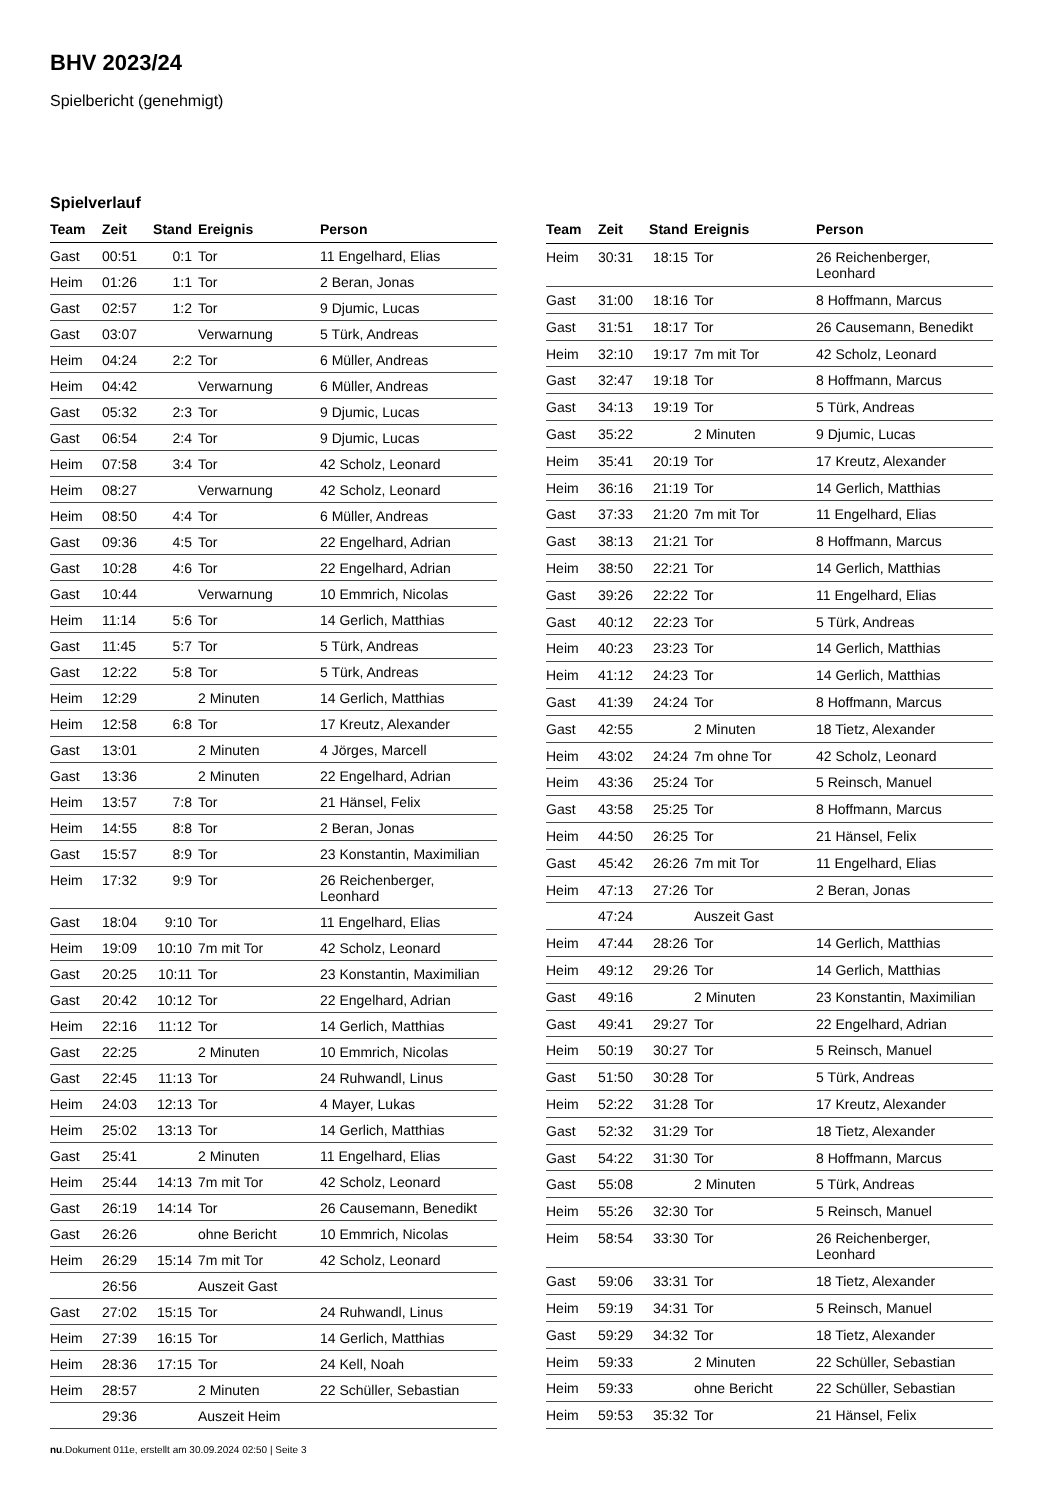BHV 2023/24
Spielbericht (genehmigt)
Spielverlauf
| Team | Zeit | Stand | Ereignis | Person |
| --- | --- | --- | --- | --- |
| Gast | 00:51 | 0:1 | Tor | 11 Engelhard, Elias |
| Heim | 01:26 | 1:1 | Tor | 2 Beran, Jonas |
| Gast | 02:57 | 1:2 | Tor | 9 Djumic, Lucas |
| Gast | 03:07 | | Verwarnung | 5 Türk, Andreas |
| Heim | 04:24 | 2:2 | Tor | 6 Müller, Andreas |
| Heim | 04:42 | | Verwarnung | 6 Müller, Andreas |
| Gast | 05:32 | 2:3 | Tor | 9 Djumic, Lucas |
| Gast | 06:54 | 2:4 | Tor | 9 Djumic, Lucas |
| Heim | 07:58 | 3:4 | Tor | 42 Scholz, Leonard |
| Heim | 08:27 | | Verwarnung | 42 Scholz, Leonard |
| Heim | 08:50 | 4:4 | Tor | 6 Müller, Andreas |
| Gast | 09:36 | 4:5 | Tor | 22 Engelhard, Adrian |
| Gast | 10:28 | 4:6 | Tor | 22 Engelhard, Adrian |
| Gast | 10:44 | | Verwarnung | 10 Emmrich, Nicolas |
| Heim | 11:14 | 5:6 | Tor | 14 Gerlich, Matthias |
| Gast | 11:45 | 5:7 | Tor | 5 Türk, Andreas |
| Gast | 12:22 | 5:8 | Tor | 5 Türk, Andreas |
| Heim | 12:29 | | 2 Minuten | 14 Gerlich, Matthias |
| Heim | 12:58 | 6:8 | Tor | 17 Kreutz, Alexander |
| Gast | 13:01 | | 2 Minuten | 4 Jörges, Marcell |
| Gast | 13:36 | | 2 Minuten | 22 Engelhard, Adrian |
| Heim | 13:57 | 7:8 | Tor | 21 Hänsel, Felix |
| Heim | 14:55 | 8:8 | Tor | 2 Beran, Jonas |
| Gast | 15:57 | 8:9 | Tor | 23 Konstantin, Maximilian |
| Heim | 17:32 | 9:9 | Tor | 26 Reichenberger, Leonhard |
| Gast | 18:04 | 9:10 | Tor | 11 Engelhard, Elias |
| Heim | 19:09 | 10:10 | 7m mit Tor | 42 Scholz, Leonard |
| Gast | 20:25 | 10:11 | Tor | 23 Konstantin, Maximilian |
| Gast | 20:42 | 10:12 | Tor | 22 Engelhard, Adrian |
| Heim | 22:16 | 11:12 | Tor | 14 Gerlich, Matthias |
| Gast | 22:25 | | 2 Minuten | 10 Emmrich, Nicolas |
| Gast | 22:45 | 11:13 | Tor | 24 Ruhwandl, Linus |
| Heim | 24:03 | 12:13 | Tor | 4 Mayer, Lukas |
| Heim | 25:02 | 13:13 | Tor | 14 Gerlich, Matthias |
| Gast | 25:41 | | 2 Minuten | 11 Engelhard, Elias |
| Heim | 25:44 | 14:13 | 7m mit Tor | 42 Scholz, Leonard |
| Gast | 26:19 | 14:14 | Tor | 26 Causemann, Benedikt |
| Gast | 26:26 | | ohne Bericht | 10 Emmrich, Nicolas |
| Heim | 26:29 | 15:14 | 7m mit Tor | 42 Scholz, Leonard |
| | 26:56 | | Auszeit Gast | |
| Gast | 27:02 | 15:15 | Tor | 24 Ruhwandl, Linus |
| Heim | 27:39 | 16:15 | Tor | 14 Gerlich, Matthias |
| Heim | 28:36 | 17:15 | Tor | 24 Kell, Noah |
| Heim | 28:57 | | 2 Minuten | 22 Schüller, Sebastian |
| | 29:36 | | Auszeit Heim | |
| Team | Zeit | Stand | Ereignis | Person |
| --- | --- | --- | --- | --- |
| Heim | 30:31 | 18:15 | Tor | 26 Reichenberger, Leonhard |
| Gast | 31:00 | 18:16 | Tor | 8 Hoffmann, Marcus |
| Gast | 31:51 | 18:17 | Tor | 26 Causemann, Benedikt |
| Heim | 32:10 | 19:17 | 7m mit Tor | 42 Scholz, Leonard |
| Gast | 32:47 | 19:18 | Tor | 8 Hoffmann, Marcus |
| Gast | 34:13 | 19:19 | Tor | 5 Türk, Andreas |
| Gast | 35:22 | | 2 Minuten | 9 Djumic, Lucas |
| Heim | 35:41 | 20:19 | Tor | 17 Kreutz, Alexander |
| Heim | 36:16 | 21:19 | Tor | 14 Gerlich, Matthias |
| Gast | 37:33 | 21:20 | 7m mit Tor | 11 Engelhard, Elias |
| Gast | 38:13 | 21:21 | Tor | 8 Hoffmann, Marcus |
| Heim | 38:50 | 22:21 | Tor | 14 Gerlich, Matthias |
| Gast | 39:26 | 22:22 | Tor | 11 Engelhard, Elias |
| Gast | 40:12 | 22:23 | Tor | 5 Türk, Andreas |
| Heim | 40:23 | 23:23 | Tor | 14 Gerlich, Matthias |
| Heim | 41:12 | 24:23 | Tor | 14 Gerlich, Matthias |
| Gast | 41:39 | 24:24 | Tor | 8 Hoffmann, Marcus |
| Gast | 42:55 | | 2 Minuten | 18 Tietz, Alexander |
| Heim | 43:02 | 24:24 | 7m ohne Tor | 42 Scholz, Leonard |
| Heim | 43:36 | 25:24 | Tor | 5 Reinsch, Manuel |
| Gast | 43:58 | 25:25 | Tor | 8 Hoffmann, Marcus |
| Heim | 44:50 | 26:25 | Tor | 21 Hänsel, Felix |
| Gast | 45:42 | 26:26 | 7m mit Tor | 11 Engelhard, Elias |
| Heim | 47:13 | 27:26 | Tor | 2 Beran, Jonas |
| | 47:24 | | Auszeit Gast | |
| Heim | 47:44 | 28:26 | Tor | 14 Gerlich, Matthias |
| Heim | 49:12 | 29:26 | Tor | 14 Gerlich, Matthias |
| Gast | 49:16 | | 2 Minuten | 23 Konstantin, Maximilian |
| Gast | 49:41 | 29:27 | Tor | 22 Engelhard, Adrian |
| Heim | 50:19 | 30:27 | Tor | 5 Reinsch, Manuel |
| Gast | 51:50 | 30:28 | Tor | 5 Türk, Andreas |
| Heim | 52:22 | 31:28 | Tor | 17 Kreutz, Alexander |
| Gast | 52:32 | 31:29 | Tor | 18 Tietz, Alexander |
| Gast | 54:22 | 31:30 | Tor | 8 Hoffmann, Marcus |
| Gast | 55:08 | | 2 Minuten | 5 Türk, Andreas |
| Heim | 55:26 | 32:30 | Tor | 5 Reinsch, Manuel |
| Heim | 58:54 | 33:30 | Tor | 26 Reichenberger, Leonhard |
| Gast | 59:06 | 33:31 | Tor | 18 Tietz, Alexander |
| Heim | 59:19 | 34:31 | Tor | 5 Reinsch, Manuel |
| Gast | 59:29 | 34:32 | Tor | 18 Tietz, Alexander |
| Heim | 59:33 | | 2 Minuten | 22 Schüller, Sebastian |
| Heim | 59:33 | | ohne Bericht | 22 Schüller, Sebastian |
| Heim | 59:53 | 35:32 | Tor | 21 Hänsel, Felix |
nu.Dokument 011e, erstellt am 30.09.2024 02:50 | Seite 3